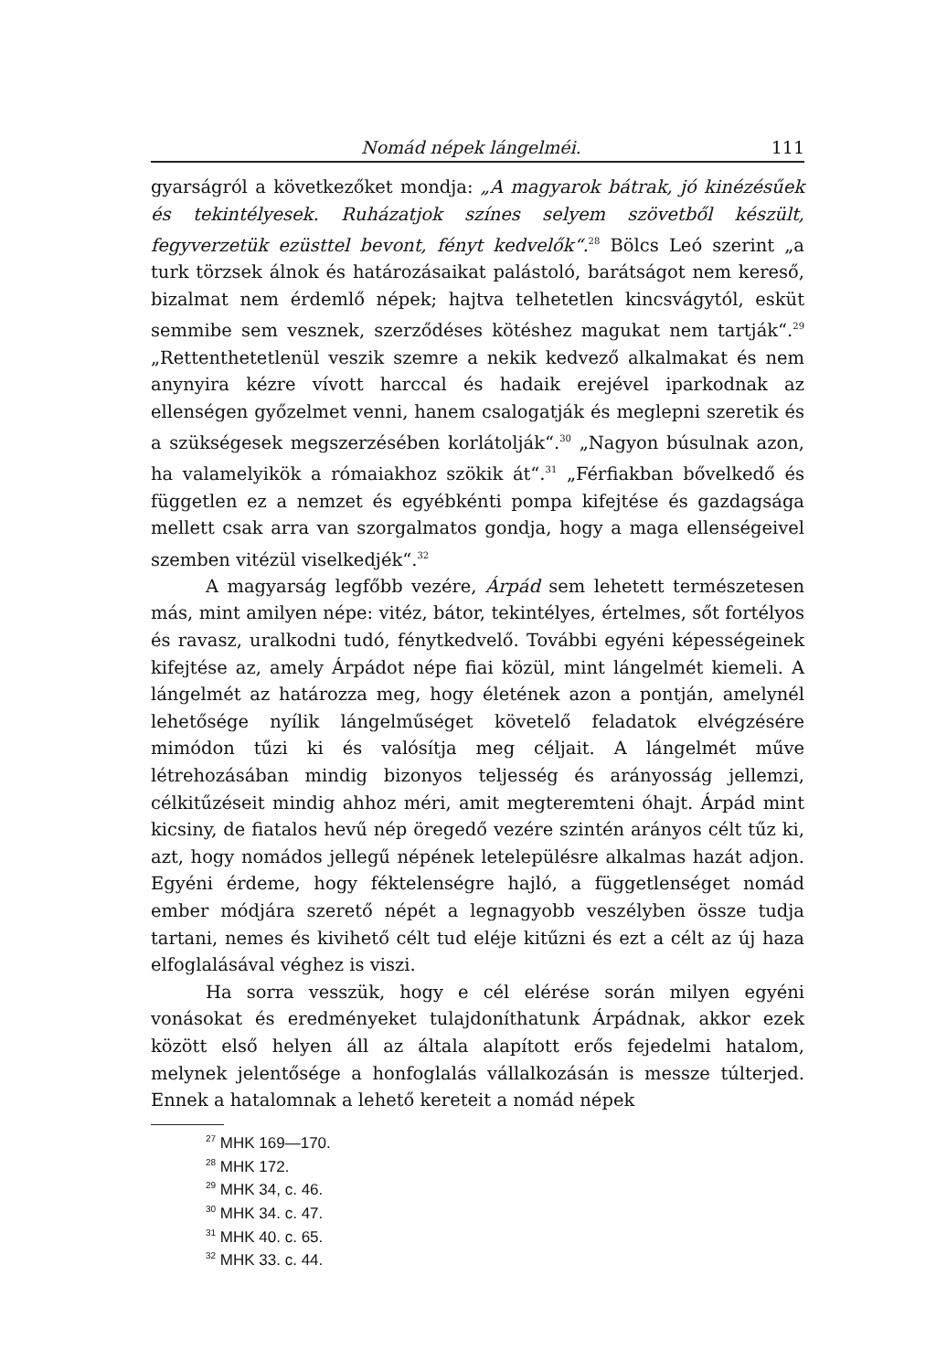Nomád népek lángelméi. 111
gyarságról a következőket mondja: „A magyarok bátrak, jó kinézésűek és tekintélyesek. Ruházatjok színes selyem szövetből készült, fegyverzetük ezüsttel bevont, fényt kedvelők“.<sup>28</sup> Bölcs Leó szerint „a turk törzsek álnok és határozásaikat palástoló, barátságot nem kereső, bizalmat nem érdemlő népek; hajtva telhetetlen kincsvágytól, esküt semmibe sem vesznek, szerződéses kötéshez magukat nem tartják“.<sup>29</sup> „Rettenthetetlenül veszik szemre a nekik kedvező alkalmakat és nem anynyira kézre vívott harccal és hadaik erejével iparkodnak az ellenségen győzelmet venni, hanem csalogatják és meglepni szeretik és a szükségesek megszerzésében korlátolják“.<sup>30</sup> „Nagyon búsulnak azon, ha valamelyikök a rómaiakhoz szökik át“.<sup>31</sup> „Férfiakban bővelkedő és független ez a nemzet és egyébkénti pompa kifejtése és gazdagsága mellett csak arra van szorgalmatos gondja, hogy a maga ellenségeivel szemben vitézül viselkedjék“.<sup>32</sup>
A magyarság legfőbb vezére, Árpád sem lehetett természetesen más, mint amilyen népe: vitéz, bátor, tekintélyes, értelmes, sőt fortélyos és ravasz, uralkodni tudó, fénytkedvelő. További egyéni képességeinek kifejtése az, amely Árpádot népe fiai közül, mint lángelmét kiemeli. A lángelmét az határozza meg, hogy életének azon a pontján, amelynél lehetősége nyílik lángelműséget követelő feladatok elvégzésére mimódon tűzi ki és valósítja meg céljait. A lángelmét műve létrehozásában mindig bizonyos teljesség és arányosság jellemzi, célkitűzéseit mindig ahhoz méri, amit megteremteni óhajt. Árpád mint kicsiny, de fiatalos hevű nép öregedő vezére szintén arányos célt tűz ki, azt, hogy nomádos jellegű népének letelepülésre alkalmas hazát adjon. Egyéni érdeme, hogy féktelenségre hajló, a függetlenséget nomád ember módjára szerető népét a legnagyobb veszélyben össze tudja tartani, nemes és kivihető célt tud eléje kitűzni és ezt a célt az új haza elfoglalásával véghez is viszi.
Ha sorra vesszük, hogy e cél elérése során milyen egyéni vonásokat és eredményeket tulajdoníthatunk Árpádnak, akkor ezek között első helyen áll az általa alapított erős fejedelmi hatalom, melynek jelentősége a honfoglalás vállalkozásán is messze túlterjed. Ennek a hatalomnak a lehető kereteit a nomád népek
<sup>27</sup> MHK 169—170.
<sup>28</sup> MHK 172.
<sup>29</sup> MHK 34, c. 46.
<sup>30</sup> MHK 34. c. 47.
<sup>31</sup> MHK 40. c. 65.
<sup>32</sup> MHK 33. c. 44.